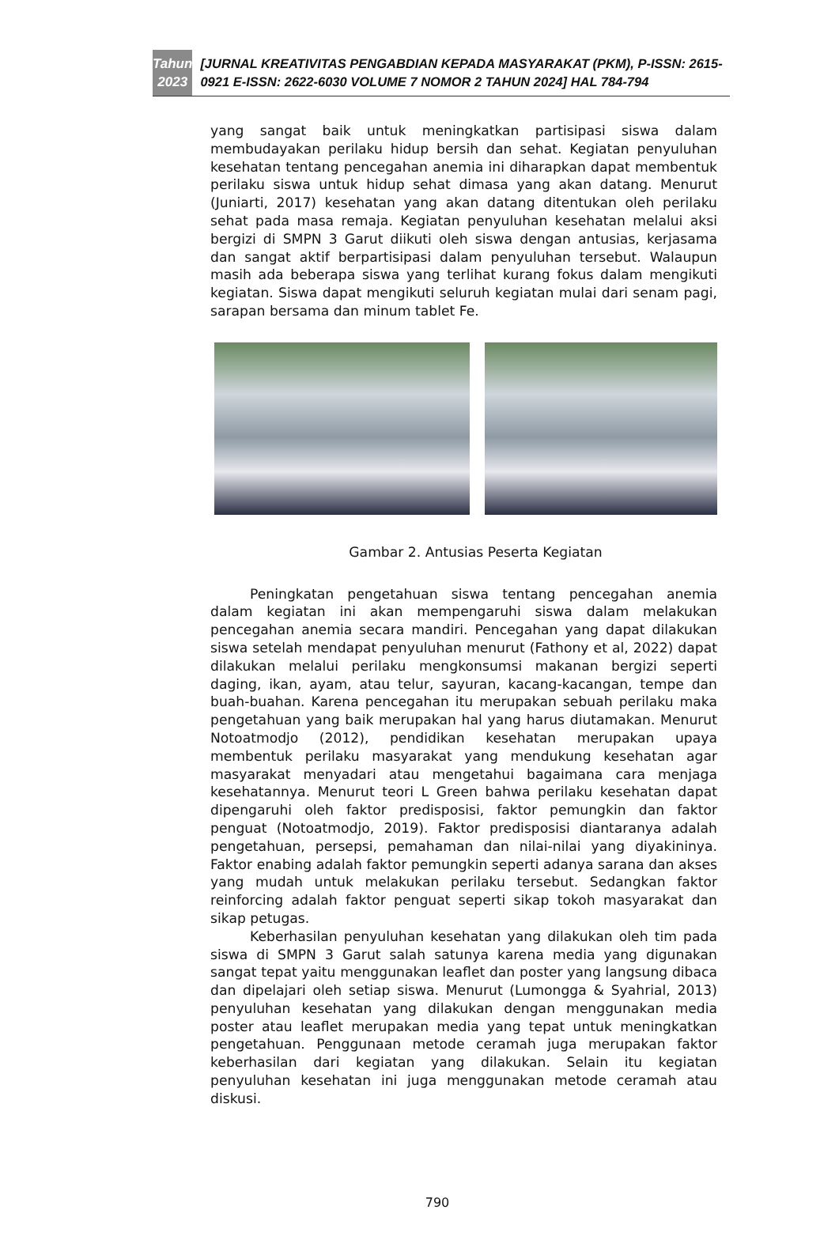Tahun
2023
[JURNAL KREATIVITAS PENGABDIAN KEPADA MASYARAKAT (PKM), P-ISSN: 2615-0921 E-ISSN: 2622-6030 VOLUME 7 NOMOR 2 TAHUN 2024] HAL 784-794
yang sangat baik untuk meningkatkan partisipasi siswa dalam membudayakan perilaku hidup bersih dan sehat. Kegiatan penyuluhan kesehatan tentang pencegahan anemia ini diharapkan dapat membentuk perilaku siswa untuk hidup sehat dimasa yang akan datang. Menurut (Juniarti, 2017) kesehatan yang akan datang ditentukan oleh perilaku sehat pada masa remaja. Kegiatan penyuluhan kesehatan melalui aksi bergizi di SMPN 3 Garut diikuti oleh siswa dengan antusias, kerjasama dan sangat aktif berpartisipasi dalam penyuluhan tersebut. Walaupun masih ada beberapa siswa yang terlihat kurang fokus dalam mengikuti kegiatan. Siswa dapat mengikuti seluruh kegiatan mulai dari senam pagi, sarapan bersama dan minum tablet Fe.
Gambar 2. Antusias Peserta Kegiatan
Peningkatan pengetahuan siswa tentang pencegahan anemia dalam kegiatan ini akan mempengaruhi siswa dalam melakukan pencegahan anemia secara mandiri. Pencegahan yang dapat dilakukan siswa setelah mendapat penyuluhan menurut (Fathony et al, 2022) dapat dilakukan melalui perilaku mengkonsumsi makanan bergizi seperti daging, ikan, ayam, atau telur, sayuran, kacang-kacangan, tempe dan buah-buahan. Karena pencegahan itu merupakan sebuah perilaku maka pengetahuan yang baik merupakan hal yang harus diutamakan. Menurut Notoatmodjo (2012), pendidikan kesehatan merupakan upaya membentuk perilaku masyarakat yang mendukung kesehatan agar masyarakat menyadari atau mengetahui bagaimana cara menjaga kesehatannya. Menurut teori L Green bahwa perilaku kesehatan dapat dipengaruhi oleh faktor predisposisi, faktor pemungkin dan faktor penguat (Notoatmodjo, 2019). Faktor predisposisi diantaranya adalah pengetahuan, persepsi, pemahaman dan nilai-nilai yang diyakininya. Faktor enabing adalah faktor pemungkin seperti adanya sarana dan akses yang mudah untuk melakukan perilaku tersebut. Sedangkan faktor reinforcing adalah faktor penguat seperti sikap tokoh masyarakat dan sikap petugas.
Keberhasilan penyuluhan kesehatan yang dilakukan oleh tim pada siswa di SMPN 3 Garut salah satunya karena media yang digunakan sangat tepat yaitu menggunakan leaflet dan poster yang langsung dibaca dan dipelajari oleh setiap siswa. Menurut (Lumongga & Syahrial, 2013) penyuluhan kesehatan yang dilakukan dengan menggunakan media poster atau leaflet merupakan media yang tepat untuk meningkatkan pengetahuan. Penggunaan metode ceramah juga merupakan faktor keberhasilan dari kegiatan yang dilakukan. Selain itu kegiatan penyuluhan kesehatan ini juga menggunakan metode ceramah atau diskusi.
790